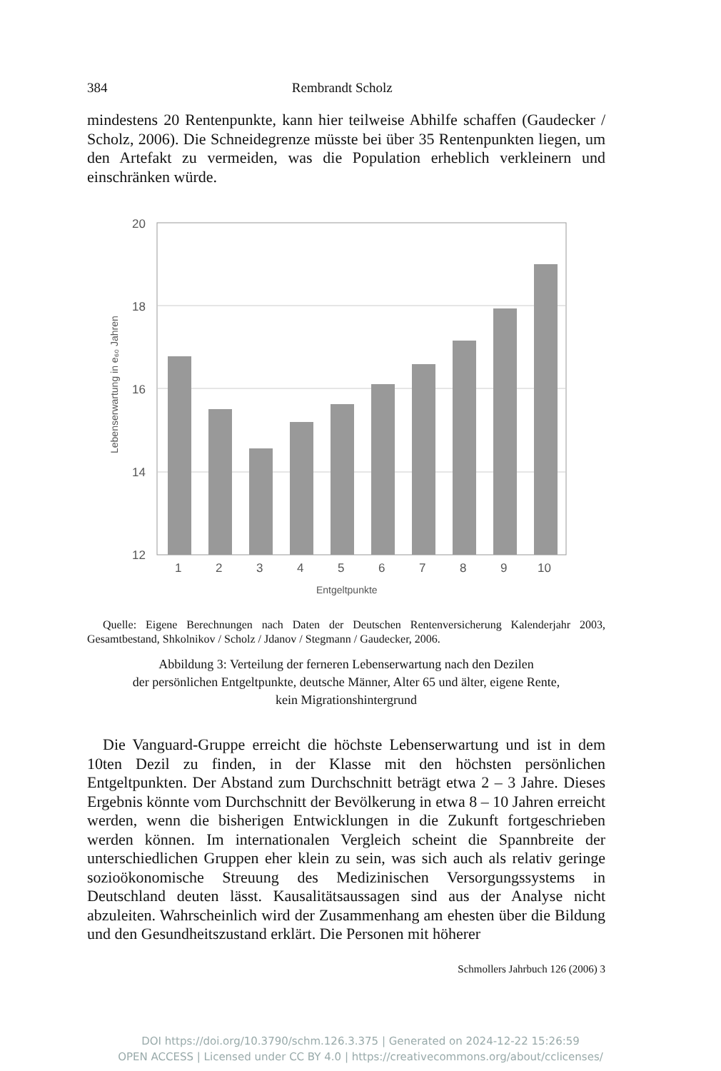384 Rembrandt Scholz
mindestens 20 Rentenpunkte, kann hier teilweise Abhilfe schaffen (Gaudecker / Scholz, 2006). Die Schneidegrenze müsste bei über 35 Rentenpunkten liegen, um den Artefakt zu vermeiden, was die Population erheblich verkleinern und einschränken würde.
20
18
16
14
12
1
2
3
4
5
6
7
8
9
10
Entgeltpunkte
Lebenserwartung in e₆₀ Jahren
Quelle: Eigene Berechnungen nach Daten der Deutschen Rentenversicherung Kalenderjahr 2003, Gesamtbestand, Shkolnikov / Scholz / Jdanov / Stegmann / Gaudecker, 2006.
Abbildung 3: Verteilung der ferneren Lebenserwartung nach den Dezilen
der persönlichen Entgeltpunkte, deutsche Männer, Alter 65 und älter, eigene Rente,
kein Migrationshintergrund
Die Vanguard-Gruppe erreicht die höchste Lebenserwartung und ist in dem 10ten Dezil zu finden, in der Klasse mit den höchsten persönlichen Entgeltpunkten. Der Abstand zum Durchschnitt beträgt etwa 2 – 3 Jahre. Dieses Ergebnis könnte vom Durchschnitt der Bevölkerung in etwa 8 – 10 Jahren erreicht werden, wenn die bisherigen Entwicklungen in die Zukunft fortgeschrieben werden können. Im internationalen Vergleich scheint die Spannbreite der unterschiedlichen Gruppen eher klein zu sein, was sich auch als relativ geringe sozioökonomische Streuung des Medizinischen Versorgungssystems in Deutschland deuten lässt. Kausalitätsaussagen sind aus der Analyse nicht abzuleiten. Wahrscheinlich wird der Zusammenhang am ehesten über die Bildung und den Gesundheitszustand erklärt. Die Personen mit höherer
Schmollers Jahrbuch 126 (2006) 3
DOI https://doi.org/10.3790/schm.126.3.375 | Generated on 2024-12-22 15:26:59
OPEN ACCESS | Licensed under CC BY 4.0 | https://creativecommons.org/about/cclicenses/